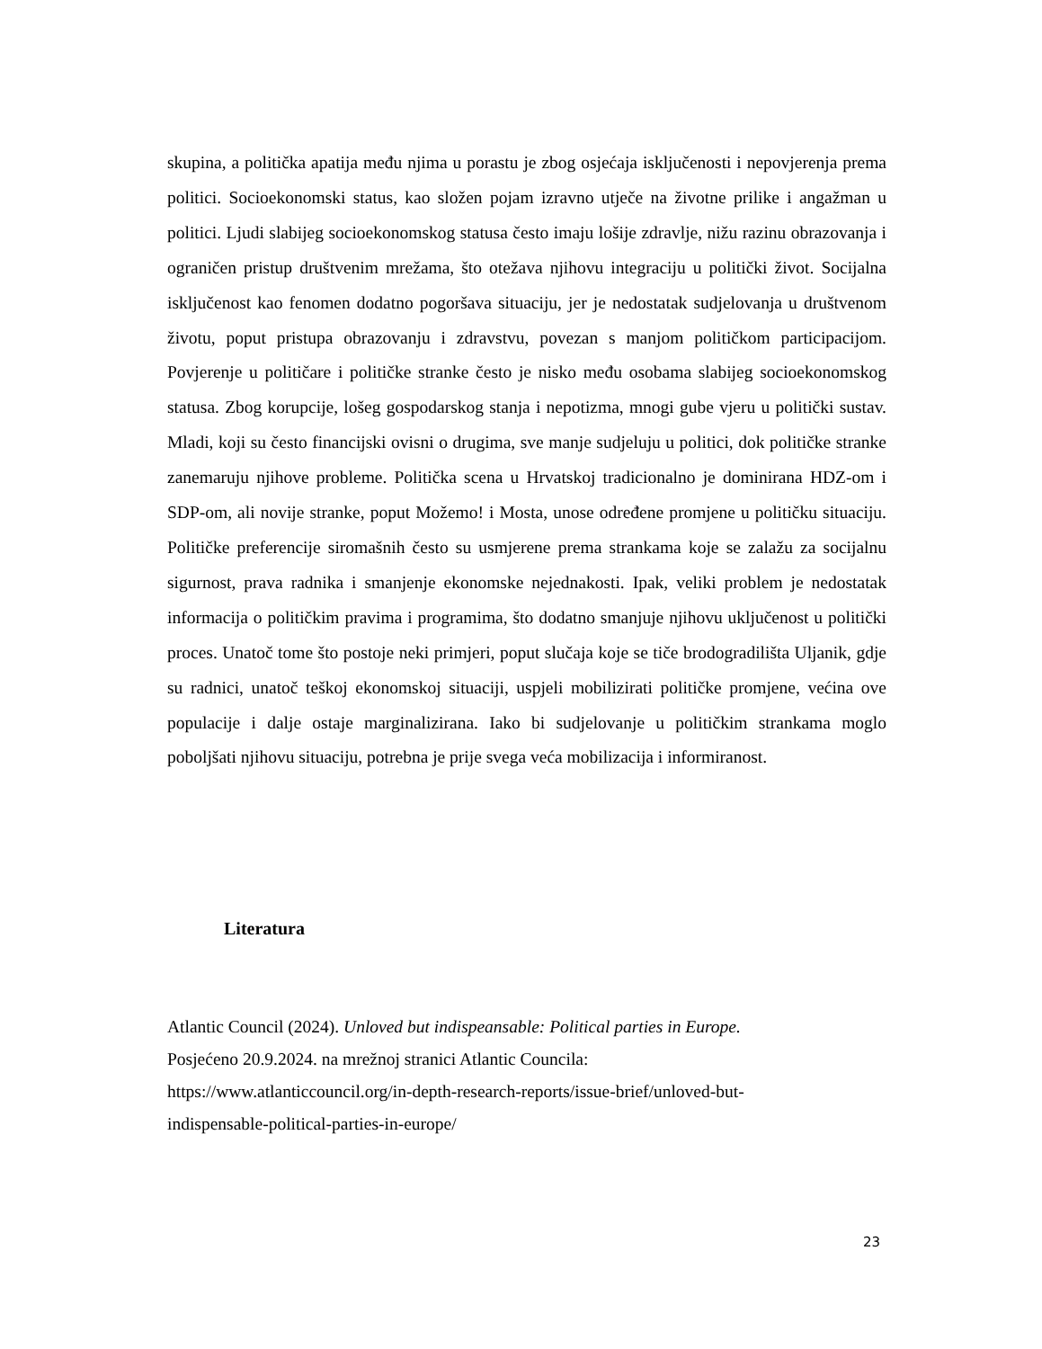skupina, a politička apatija među njima u porastu je zbog osjećaja isključenosti i nepovjerenja prema politici. Socioekonomski status, kao složen pojam izravno utječe na životne prilike i angažman u politici. Ljudi slabijeg socioekonomskog statusa često imaju lošije zdravlje, nižu razinu obrazovanja i ograničen pristup društvenim mrežama, što otežava njihovu integraciju u politički život. Socijalna isključenost kao fenomen dodatno pogoršava situaciju, jer je nedostatak sudjelovanja u društvenom životu, poput pristupa obrazovanju i zdravstvu, povezan s manjom političkom participacijom. Povjerenje u političare i političke stranke često je nisko među osobama slabijeg socioekonomskog statusa. Zbog korupcije, lošeg gospodarskog stanja i nepotizma, mnogi gube vjeru u politički sustav. Mladi, koji su često financijski ovisni o drugima, sve manje sudjeluju u politici, dok političke stranke zanemaruju njihove probleme. Politička scena u Hrvatskoj tradicionalno je dominirana HDZ-om i SDP-om, ali novije stranke, poput Možemo! i Mosta, unose određene promjene u političku situaciju. Političke preferencije siromašnih često su usmjerene prema strankama koje se zalažu za socijalnu sigurnost, prava radnika i smanjenje ekonomske nejednakosti. Ipak, veliki problem je nedostatak informacija o političkim pravima i programima, što dodatno smanjuje njihovu uključenost u politički proces. Unatoč tome što postoje neki primjeri, poput slučaja koje se tiče brodogradilišta Uljanik, gdje su radnici, unatoč teškoj ekonomskoj situaciji, uspjeli mobilizirati političke promjene, većina ove populacije i dalje ostaje marginalizirana. Iako bi sudjelovanje u političkim strankama moglo poboljšati njihovu situaciju, potrebna je prije svega veća mobilizacija i informiranost.
Literatura
Atlantic Council (2024). Unloved but indispeansable: Political parties in Europe.
Posjećeno 20.9.2024. na mrežnoj stranici Atlantic Councila:
https://www.atlanticcouncil.org/in-depth-research-reports/issue-brief/unloved-but-
indispensable-political-parties-in-europe/
23